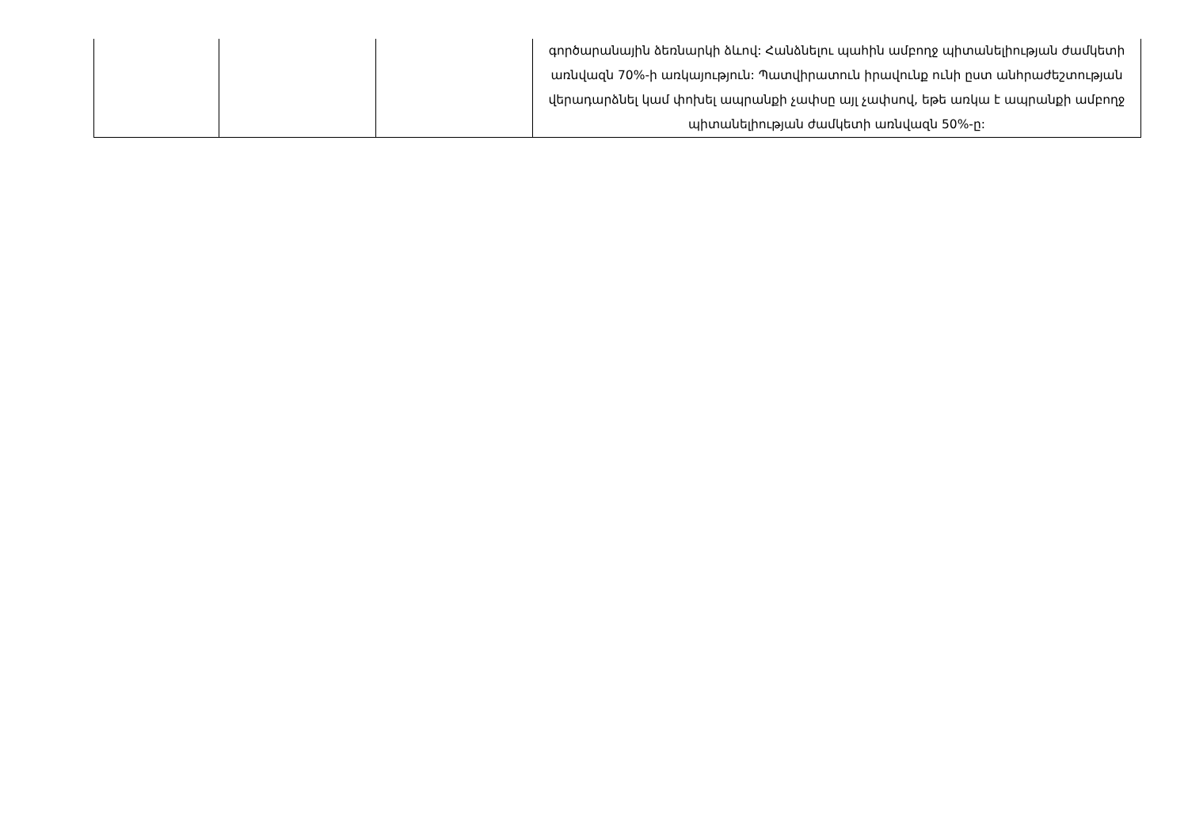| | | | գործարանային ձեռնարկի ձևով: Հանձնելու պահին ամբողջ պիտանելիության ժամկետի առնվազն 70%-ի առկայություն: Պատվիրատուն իրավունք ունի ըստ անհրաժեշտության վերադարձնել կամ փոխել ապրանքի չափսը այլ չափսով, եթե առկա է ապրանքի ամբողջ պիտանելիության ժամկետի առնվազն 50%-ը: |